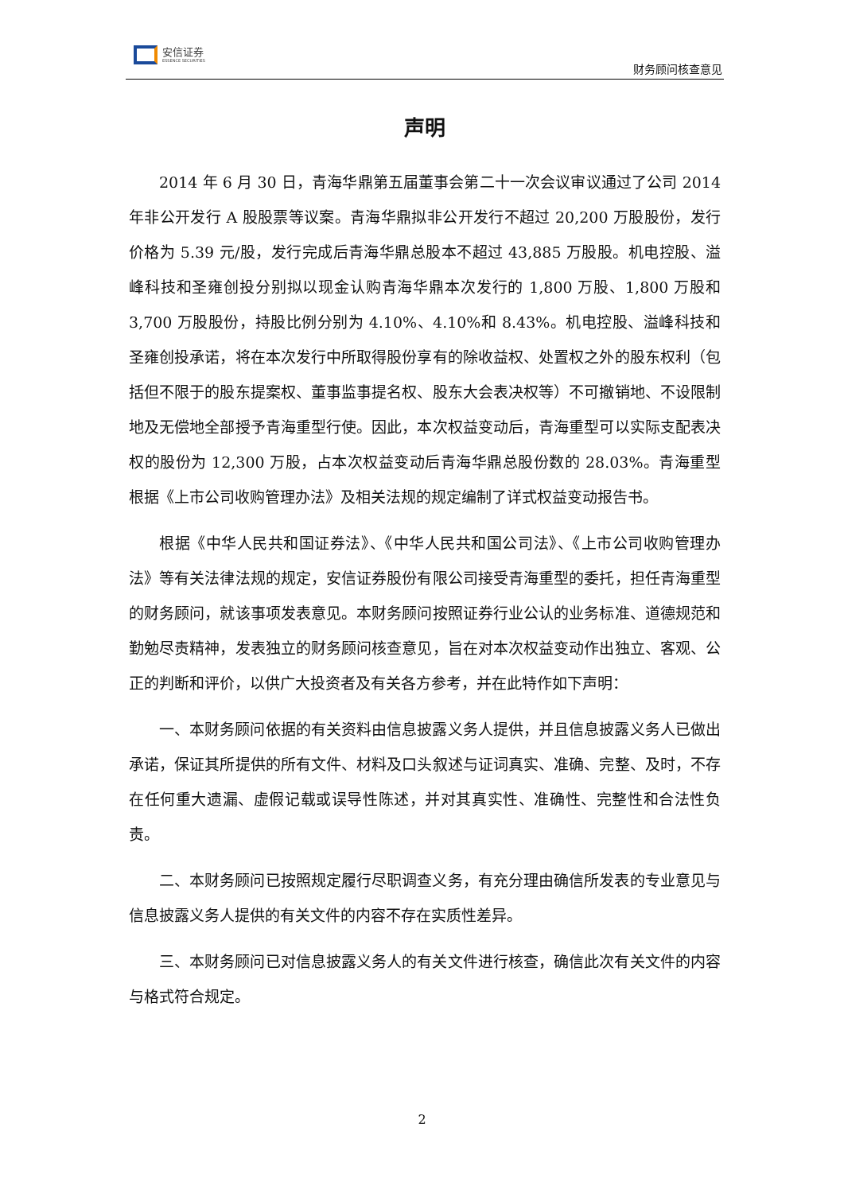安信证券
ESSENCE SECURITIES
财务顾问核查意见
声明
2014 年 6 月 30 日，青海华鼎第五届董事会第二十一次会议审议通过了公司 2014 年非公开发行 A 股股票等议案。青海华鼎拟非公开发行不超过 20,200 万股股份，发行价格为 5.39 元/股，发行完成后青海华鼎总股本不超过 43,885 万股股。机电控股、溢峰科技和圣雍创投分别拟以现金认购青海华鼎本次发行的 1,800 万股、1,800 万股和 3,700 万股股份，持股比例分别为 4.10%、4.10%和 8.43%。机电控股、溢峰科技和圣雍创投承诺，将在本次发行中所取得股份享有的除收益权、处置权之外的股东权利（包括但不限于的股东提案权、董事监事提名权、股东大会表决权等）不可撤销地、不设限制地及无偿地全部授予青海重型行使。因此，本次权益变动后，青海重型可以实际支配表决权的股份为 12,300 万股，占本次权益变动后青海华鼎总股份数的 28.03%。青海重型根据《上市公司收购管理办法》及相关法规的规定编制了详式权益变动报告书。
根据《中华人民共和国证券法》、《中华人民共和国公司法》、《上市公司收购管理办法》等有关法律法规的规定，安信证券股份有限公司接受青海重型的委托，担任青海重型的财务顾问，就该事项发表意见。本财务顾问按照证券行业公认的业务标准、道德规范和勤勉尽责精神，发表独立的财务顾问核查意见，旨在对本次权益变动作出独立、客观、公正的判断和评价，以供广大投资者及有关各方参考，并在此特作如下声明：
一、本财务顾问依据的有关资料由信息披露义务人提供，并且信息披露义务人已做出承诺，保证其所提供的所有文件、材料及口头叙述与证词真实、准确、完整、及时，不存在任何重大遗漏、虚假记载或误导性陈述，并对其真实性、准确性、完整性和合法性负责。
二、本财务顾问已按照规定履行尽职调查义务，有充分理由确信所发表的专业意见与信息披露义务人提供的有关文件的内容不存在实质性差异。
三、本财务顾问已对信息披露义务人的有关文件进行核查，确信此次有关文件的内容与格式符合规定。
2